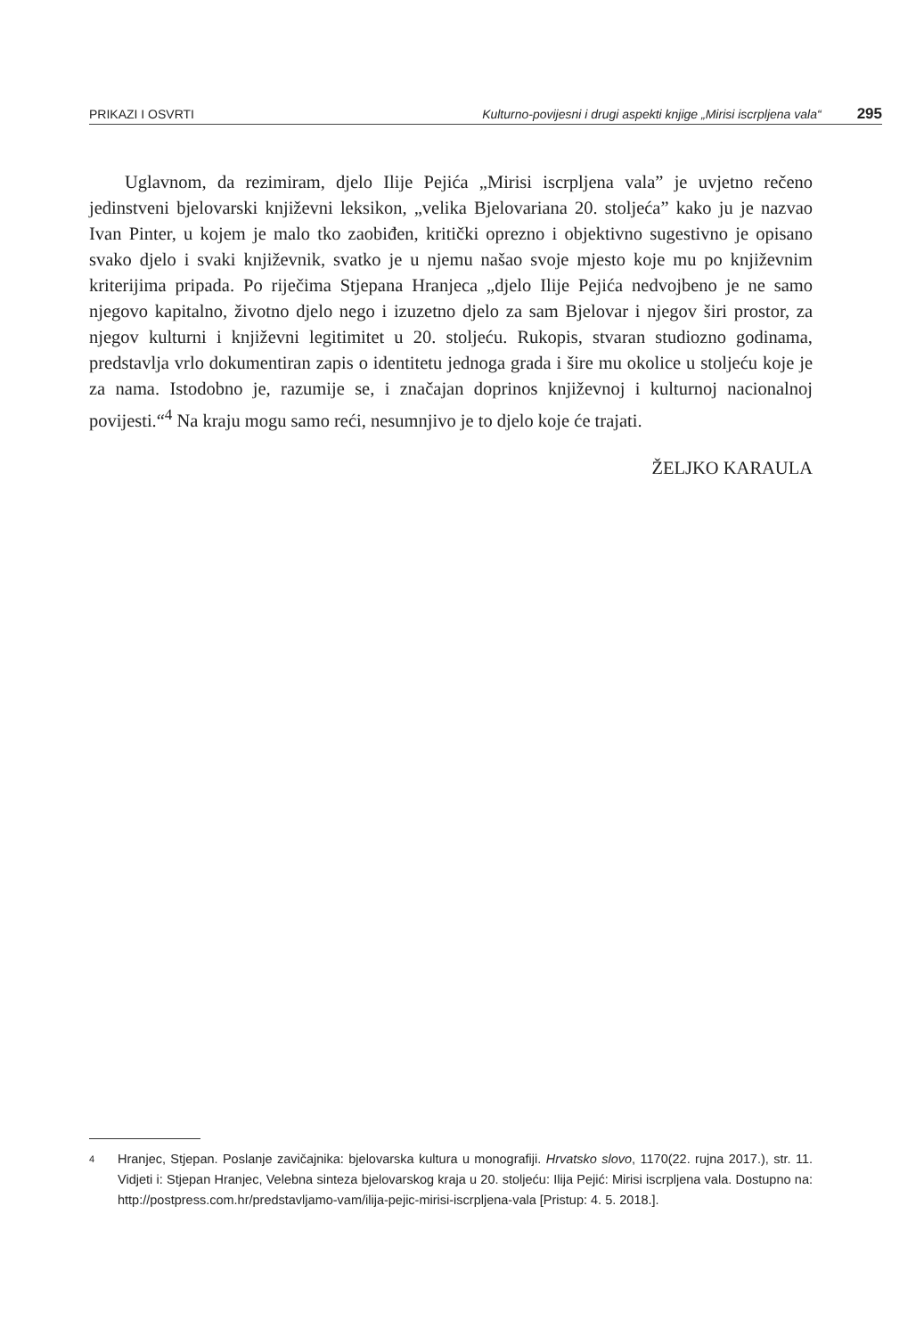PRIKAZI I OSVRTI Kulturno-povijesni i drugi aspekti knjige „Mirisi iscrpljena vala“295
Uglavnom, da rezimiram, djelo Ilije Pejića „Mirisi iscrpljena vala” je uvjetno rečeno jedinstveni bjelovarski književni leksikon, „velika Bjelovariana 20. stoljeća” kako ju je nazvao Ivan Pinter, u kojem je malo tko zaobiđen, kritički oprezno i objektivno sugestivno je opisano svako djelo i svaki književnik, svatko je u njemu našao svoje mjesto koje mu po književnim kriterijima pripada. Po riječima Stjepana Hranjeca „djelo Ilije Pejića nedvojbeno je ne samo njegovo kapitalno, životno djelo nego i izuzetno djelo za sam Bjelovar i njegov širi prostor, za njegov kulturni i književni legitimitet u 20. stoljeću. Rukopis, stvaran studiozno godinama, predstavlja vrlo dokumentiran zapis o identitetu jednoga grada i šire mu okolice u stoljeću koje je za nama. Istodobno je, razumije se, i značajan doprinos književnoj i kulturnoj nacionalnoj povijesti.“<sup>4</sup> Na kraju mogu samo reći, nesumnjivo je to djelo koje će trajati.
ŽELJKO KARAULA
<sup>4</sup>
Hranjec, Stjepan. Poslanje zavičajnika: bjelovarska kultura u monografiji. Hrvatsko slovo, 1170(22. rujna 2017.), str. 11. Vidjeti i: Stjepan Hranjec, Velebna sinteza bjelovarskog kraja u 20. stoljeću: Ilija Pejić: Mirisi iscrpljena vala. Dostupno na: http://postpress.com.hr/predstavljamo-vam/ilija-pejic-mirisi-iscrpljena-vala [Pristup: 4. 5. 2018.].